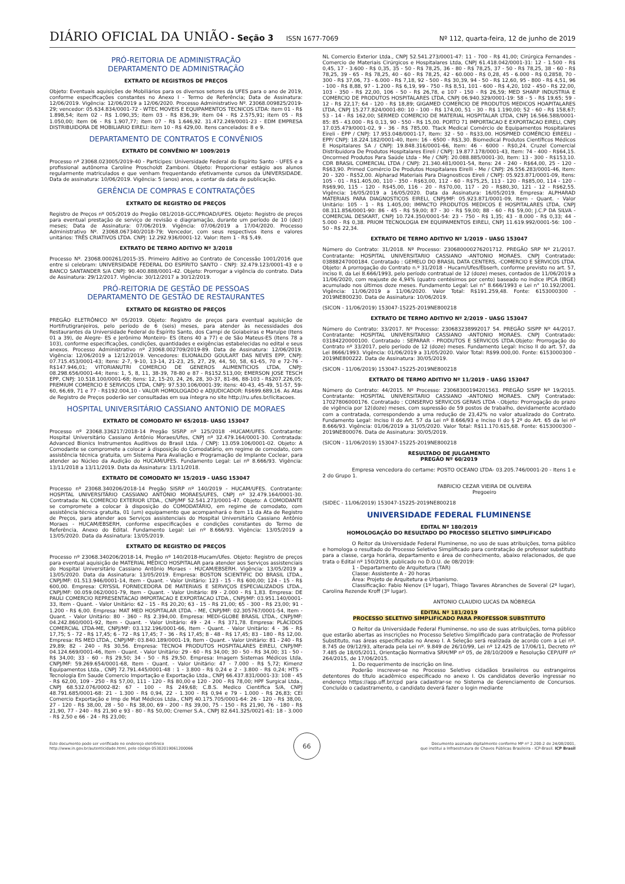DIÁRIO OFICIAL DA UNIÃO - Seção 3 ISSN 1677-7069 Nº 112, quarta-feira, 12 de junho de 2019
PRÓ-REITORIA DE ADMINISTRAÇÃO
DEPARTAMENTO DE ADMINISTRAÇÃO
EXTRATO DE REGISTROS DE PREÇOS
Objeto: Eventuais aquisições de Mobiliários para os diversos setores da UFES para o ano de 2019, conforme especificações constantes no Anexo I - Termo de Referência; Data de Assinatura: 12/06/2019. Vigência: 12/06/2019 a 12/06/2020. Processo Administrativo Nº. 23068.009825/2019-29; vencedor: 05.634.834/0001-72 - WTEC MOVEIS E EQUIPAMENTOS TECNICOS LTDA: item 01 - R$ 1.898,54; item 02 - R$ 1.090,35; item 03 - R$ 836,39; item 04 - R$ 2.575,91; item 05 - R$ 1.050,00; item 06 - R$ 1.907,77; item 07 - R$ 1.646,92. 31.472.249/0001-23 - EDM EMPRESA DISTRIBUIDORA DE MOBILIARIO EIRELI: item 10 - R$ 429,00. Itens cancelados: 8 e 9.
DEPARTAMENTO DE CONTRATOS E CONVÊNIOS
EXTRATO DE CONVÊNIO Nº 1009/2019
Processo nº 23068.023005/2019-40 - Partícipes: Universidade Federal do Espírito Santo - UFES e a profissional autônoma Caroline Proscholdt Zamboni. Objeto: Proporcionar estágio aos alunos regularmente matriculados e que venham frequentando efetivamente cursos da UNIVERSIDADE. Data de assinatura: 10/06/2019. Vigência: 5 (anos) anos, a contar da data de publicação.
GERÊNCIA DE COMPRAS E CONTRATAÇÕES
EXTRATO DE REGISTRO DE PREÇOS
Registro de Preços nº 005/2019 do Pregão 081/2018-GCC/PROAD/UFES. Objeto: Registro de preços para eventual prestação de serviço de revisão e diagramação, durante um período de 10 (dez) meses; Data de Assinatura: 07/06/2019. Vigência: 07/06/2019 a 17/04/2020. Processo Administrativo Nº. 23068.067340/2018-79; Vencedor, com seus respectivos itens e valores unitários: TRÊS CRIATIVOS LTDA. CNPJ: 12.292.936/0001-12. Valor: Item 1 - R$ 5,49.
EXTRATO DE TERMO ADITIVO Nº 3/2018
Processo Nº. 23068.000261/2015-35. Primeiro Aditivo ao Contrato de Concessão 1001/2016 que entre si celebram: UNIVERSIDADE FEDERAL DO ESPÍRITO SANTO - CNPJ: 32.479.123/0001-43 e o BANCO SANTANDER S/A CNPJ: 90.400.888/0001-42. Objeto: Prorrogar a vigência do contrato. Data de Assinatura: 29/12/2017. Vigência: 30/12/2017 a 30/12/2019.
PRÓ-REITORIA DE GESTÃO DE PESSOAS
DEPARTAMENTO DE GESTÃO DE RESTAURANTES
EXTRATO DE REGISTRO DE PREÇOS
PREGÃO ELETRÔNICO Nº 05/2019. Objeto: Registro de preços para eventual aquisição de Hortifrutigranjeiros, pelo período de 6 (seis) meses, para atender às necessidades dos Restaurantes da Universidade Federal do Espírito Santo, dos Campi de Goiabeiras e Maruípe (Itens 01 a 39), de Alegre- ES e Jerônimo Monteiro- ES (Itens 40 a 77) e de São Mateus-ES (Itens 78 a 103), conforme especificações, condições, quantidades e exigências estabelecidas no edital e seus anexos. Processo Administrativo nº 23068.002709/2019-89. Data de Assinatura: 12/06/2019. Vigência: 12/06/2019 a 12/12/2019. Vencedores: ELIONALDO GOULART DAS NEVES EPP, CNPJ: 07.715.453/0001-43; itens: 2-7, 9-10, 13-14, 21-23, 25, 27, 29, 44, 50, 58, 61-65, 70 e 72-76 - R$147.946,01; VITORIANUTRI COMERCIO DE GENEROS ALIMENTICIOS LTDA, CNPJ: 08.298.656/0001-44; itens: 1, 5, 8, 11, 38-39, 78-80 e 87 - R$152.513,00; EMERSON JOSE TESCH EPP, CNPJ: 10.518.100/0001-68; itens: 12, 15-20, 24, 26, 28, 30-37, 81-86, 88-103 - R$207.226,05; PREMIUM COMERCIO E SERVICOS LTDA, CNPJ: 97.530.106/0001-39; itens: 40-43, 45-49, 51-57, 59-60, 66,69, 71 e 77 - R$192.004,10 - VALOR HOMOLOGADO e ADJUDICADOR: R$699.689,16. As Atas de Registro de Preços poderão ser consultadas em sua íntegra no site http://ru.ufes.br/licitacoes.
HOSPITAL UNIVERSITÁRIO CASSIANO ANTONIO DE MORAES
EXTRATO DE COMODATO Nº 65/2018- UASG 153047
Processo nº 23068.336217/2018-14 Pregão SISRP nº 125/2018 -HUCAM/UFES. Contratante: Hospital Universitário Cassiano Antônio Moraes/Ufes, CNPJ nº 32.479.164/0001-30. Contratada: Advanced Bionics Instrumentos Auditivos do Brasil Ltda. / CNPJ: 13.059.106/0001-02. Objeto: A Comodante se compromete a colocar à disposição do Comodatário, em regime de comodato, com assistência técnica gratuita, um Sistema Para Avaliação e Programação de Implante Coclear, para atender ao Núcleo da Audição do HUCAM/UFES. Fundamento Legal: Lei nº 8.666/93. Vigência: 13/11/2018 a 13/11/2019. Data da Assinatura: 13/11/2018.
EXTRATO DE COMODATO Nº 15/2019 - UASG 153047
Processo nº 23068.340206/2018-14 Pregão SISRP nº 140/2019 - HUCAM/UFES. Contratante: HOSPITAL UNIVERSITÁRIO CASSIANO ANTÔNIO MORAES/UFES, CNPJ nº 32.479.164/0001-30. Contratada: NL COMERCIO EXTERIOR LTDA., CNPJ/MF 52.541.273/0001-47. Objeto: A COMODANTE se compromete a colocar à disposição do COMODATÁRIO, em regime de comodato, com assistência técnica gratuita, 01 (um) equipamento que acompanhará o item 11 da Ata de Registro de Preços, para atender aos Serviços assistenciais do Hospital Universitário Cassiano Antônio Moraes - HUCAM/EBSERH, conforme especificações e condições constantes do Termo de Referência, Anexo do Edital. Fundamento Legal: Lei nº 8.666/93. Vigência: 13/05/2019 a 13/05/2020. Data da Assinatura: 13/05/2019.
EXTRATO DE REGISTRO DE PREÇOS
Processo nº 23068.340206/2018-14, Pregão nº 140/2018-Hucam/Ufes. Objeto: Registro de preços para eventual aquisição de MATERIAL MÉDICO HOSPITALAR para atender aos Serviços assistenciais do Hospital Universitário Cassiano Antônio Moraes - HUCAM/EBSERH. Vigência: 13/05/2019 a 13/05/2020. Data da Assinatura: 13/05/2019. Empresa: BOSTON SCIENTIFIC DO BRASIL LTDA., CNPJ/MF: 01.513.946/0001-14, Item - Quant. - Valor Unitário: 123 - 15 - R$ 600,00; 124 - 15 - R$ 600,00. Empresa: CRYSSIL FORNECEDORA DE MATERIAIS E SERVIÇOS ESPECIALIZADOS LTDA., CNPJ/MF: 00.059.062/0001-79, Item - Quant. - Valor Unitário: 89 - 2.000 - R$ 1,83. Empresa: DE PAULI COMERCIO REPRESENTACAO IMPORTACAO E EXPORTACAO LTDA., CNPJ/MF: 03.951.140/0001-33, Item - Quant. - Valor Unitário: 62 - 15 - R$ 20,20; 63 - 15 - R$ 21,00; 65 - 300 - R$ 23,00; 91 - 1.200 - R$ 6,00. Empresa: MAT MED HOSPITALAR LTDA. - ME, CNPJ/MF: 02.305767/0001-54, Item - Quant. - Valor Unitário: 80 - 360 - R$ 2.394,00. Empresa: MEDI-GLOBE BRASIL LTDA., CNPJ/MF: 04.242.860/0001-92, Item - Quant. - Valor Unitário: 49 - 24 - R$ 371,78. Empresa: PLÁCIDOS COMERCIAL LTDA-ME, CNPJ/MF: 03.132.196/0001-66, Item - Quant. - Valor Unitário: 4 - 36 - R$ 17,75; 5 - 72 - R$ 17,45; 6 - 72 - R$ 17,45; 7 - 36 - R$ 17,45; 8 - 48 - R$ 17,45; 83 - 180 - R$ 12,00. Empresa: RS MED LTDA., CNPJ/MF: 03.840.189/0001-19, Item - Quant. - Valor Unitário: 81 - 240 - R$ 29,89; 82 - 240 - R$ 30,56. Empresa: TECNO4 PRODUTOS HOSPITALARES EIRELI, CNPJ/MF: 04.124.669/0001-46, Item - Quant. - Valor Unitário: 29 - 60 - R$ 34,00; 30 - 50 - R$ 34,00; 31 - 50 - R$ 34,00; 33 - 60 - R$ 29,50; 34 - 50 - R$ 29,50. Empresa: Imagem Sistemas Médicos Ltda, CNPJ/MF: 59.269.654/0001-68, Item - Quant. - Valor Unitário: 47 - 7.000 - R$ 5,72; Kimenz Equipamentos Ltda., CNPJ 72.791.445/0001-48 : 1 - 3.800 - R$ 0,24 e 2 - 3.800 - R$ 0,24; HTS - Tecnologia Em Saude Comercio Importação e Exportação Ltda., CNPJ 66.437.831/0001-33: 108 - 45 - R$ 62,00, 109 - 250 - R$ 57,00, 111 - 120 - R$ 80,00 e 120 - 200 - R$ 78,00; HPF Surgical Ltda., CNPJ 68.532.076/0002-82: 67 - 100 - R$ 249,68; C.B.S. Medico Cientifica S/A, CNPJ 48.791.685/0001-68: 21 - 1.300 - R$ 0,94, 22 - 1.300 - R$ 0,94 e 79 - 1.000 - R$ 26,83; CEI Comercio Exportação e Imp de Mat Médicos Ltda., CNPJ 40.175.705/0001-64: 26 - 120 - R$ 38,00, 27 - 120 - R$ 38,00, 28 - 50 - R$ 38,00, 69 - 200 - R$ 39,00, 75 - 150 - R$ 21,90, 76 - 180 - R$ 21,90, 77 - 240 - R$ 21,90 e 93 - 80 - R$ 50,00; Cremer S.A., CNPJ 82.641.325/0021-61: 18 - 3.000 - R$ 2,50 e 66 - 24 - R$ 23,00;
NL Comercio Exterior Ltda., CNPJ 52.541.273/0001-47: 11 - 700 - R$ 41,00; Cirúrgica Fernandes - Comercio de Materiais Cirúrgicos e Hospitalares Ltda, CNPJ 61.418.042/0001-31: 12 - 1.500 - R$ 0,45, 17 - 3.600 - R$ 0,35, 35 - 50 - R$ 78,25, 36 - 80 - R$ 78,25, 37 - 50 - R$ 78,25, 38 - 60 - R$ 78,25, 39 - 65 - R$ 78,25, 40 - 60 - R$ 78,25, 42 - 60.000 - R$ 0,28, 45 - 6.000 - R$ 0,2858, 70 - 300 - R$ 37,06, 73 - 6.000 - R$ 7,18, 92 - 500 - R$ 30,39, 94 - 50 - R$ 12,60, 95 - 800 - R$ 4,51, 96 - 100 - R$ 8,88, 97 - 1.200 - R$ 6,19, 99 - 750 - R$ 8,51, 101 - 600 - R$ 4,20, 102 - 450 - R$ 22,00, 103 - 350 - R$ 22,00, 106 - 50 - R$ 26,78, e 107 - 150 - R$ 26,59; MED SHARP INDUSTRIA E COMERCIO DE PRODUTOS HOSPITALARES LTDA, CNPJ 06.940.329/0001-19: 58 - 5 - R$ 19,65; 59 - 12 - R$ 22,17; 64 - 120 - R$ 18,89; GIGAMED COMERCIO DE PRODUTOS MEDICOS HOAPITALARES LTDA, CNPJ 15.277.824/0001-80: 10 - 100 - R$ 174,00, 51 - 30 - R$ 1.190,00; 52 - 60 - R$ 158,67; 53 - 14 - R$ 162,00; SERMED COMERCIO DE MATERIAL HOSPITALAR LTDA, CNPJ 16.566.588/0001-85: 85 - 43.000 - R$ 0,13, 90 - 550 - R$ 15,00. PORTO 71 IMPORTACAO E EXPORTACAO EIRELI, CNPJ 17.035.479/0001-02, 9 - 36 - R$ 785,00. Ttack Medical Comércio de Equipamentos Hospitalares Eireli - EPP / CNPJ: 17.953.048/0001-17, Item: 32 - 50 - R$33,00. HOSPMED COMÉRCIO EIREELI - EPP/ CNPJ: 18.224.182/0001-40, Item: 16 - 6500 - R$3,30. Biomedical Produtos Científicos Médicos E Hospitalares SA / CNPJ: 19.848.316/0001-66, Item: 46 - 6000 - R$0,24. Cruzel Comercial Distribuidora De Produtos Hospitalares Eireli / CNPJ: 19.877.178/0001-43, Item: 74 - 400 - R$64,15. Oncormed Produtos Para Saúde Ltda - Me / CNPJ: 20.088.885/0001-30, Item: 13 - 300 - R$153,10. CDR BRASIL COMERCIAL LTDA / CNPJ: 21.340.481/0001-54, Itens: 24 - 240 - R$64,00, 25 - 120 - R$63,90. Primed Comércio De Produtos Hospitalares Eirelli - Me / CNPJ: 26.556.283/0001-46, Item: 20 - 320 - R$52,00. Alpharad Materiais Para Diagnosticos Eireli / CNPJ: 05.923.871/0001-09, Itens: 105 - 01 - R$1.405,00, 110 - 350 - R$63,00, 112 - 60 - R$75,25, 113 - 120 - R$85,00, 114 - 120 - R$69,90, 115 - 120 - R$45,00, 116 - 20 - R$70,00, 117 - 20 - R$80,30, 121 - 12 - R$62,55. Vigência: 16/05/2019 a 16/05/2020. Data da Assinatura: 16/05/2019. Empresa: ALPHARAD MATERIAIS PARA DIAGNOSTICOS EIRELI, CNPJ/MF: 05.923.871/0001-09, Item - Quant. - Valor Unitário: 105 - 1 - R$ 1.405,00; IMPACTO PRODUTOS MEDICOS E HOSPITALARES LTDA, CNPJ 08.311.856/0001-90: 86 - 45 - R$ 59,00; 87 - 30 - R$ 59,00; 88 - 60 - R$ 59,00; J.C.P DA SILVA - COMERCIAL DESKART, CNPJ 10.724.350/0001-54: 23 - 750 - R$ 1,35; 43 - 8.000 - R$ 0,33; 44 - 5.000 - R$ 0,38. PRIOM TECNOLOGIA EM EQUIPAMENTOS EIRELI, CNPJ 11.619.992/0001-56: 100 - 50 - R$ 22,34.
EXTRATO DE TERMO ADITIVO Nº 1/2019 - UASG 153047
Número do Contrato: 31/2018. Nº Processo: 230680000276201712. PREGÃO SRP Nº 21/2017. Contratante: HOSPITAL UNIVERSITARIO CASSIANO -ANTONIO MORAES. CNPJ Contratado: 03888247000184. Contratado : GEMELO DO BRASIL DATA CENTERS, -COMERCIO E SERVICOS LTDA. Objeto: A prorrogação do Contrato n.º 31/2018 - Hucam/Ufes/Ebserh, conforme previsto no art. 57, inciso II, da Lei 8.666/1993, pelo período contratual de 12 (doze) meses, contados de 11/06/2019 a 11/06/2020, com reajuste de 4,94% (quatro centésimos por cento) baseado no índice IPCA (IBGE) acumulado nos últimos doze meses. Fundamento Legal: Lei n° 8.666/1993 e Lei n° 10.192/2001. Vigência: 11/06/2019 a 11/06/2020. Valor Total: R$191.259,48. Fonte: 6153000300 - 2019NE800230. Data de Assinatura: 10/06/2019.
(SICON - 11/06/2019) 153047-15225-2019NE800218
EXTRATO DE TERMO ADITIVO Nº 2/2019 - UASG 153047
Número do Contrato: 33/2017. Nº Processo: 230683238992017 54. PREGÃO SISPP Nº 44/2017. Contratante: HOSPITAL UNIVERSITARIO CASSIANO -ANTONIO MORAES. CNPJ Contratado: 03184220000100. Contratado : SEPARAR - PRODUTOS E SERVICOS LTDA.Objeto: Prorrogação do Contrato nº 33/2017, pelo período de 12 (doze) meses. Fundamento Legal: Inciso II do art. 57, da Lei 8666/1993. Vigência: 01/06/2019 a 31/05/2020. Valor Total: R$99.000,00. Fonte: 6153000300 - 2019NE800222. Data de Assinatura: 30/05/2019.
(SICON - 11/06/2019) 153047-15225-2019NE800218
EXTRATO DE TERMO ADITIVO Nº 11/2019 - UASG 153047
Número do Contrato: 44/2015. Nº Processo: 23068300194201563. PREGÃO SISPP Nº 19/2015. Contratante: HOSPITAL UNIVERSITARIO CASSIANO -ANTONIO MORAES. CNPJ Contratado: 17027806000176. Contratado : CONSERVO SERVICOS GERAIS LTDA -.Objeto: Prorrogação do prazo de vigência por 12(doze) meses, com supressão de 59 postos de trabalho, devidamente acordado com a contratada, correspondendo a uma redução de 23,42% no valor atualizado do Contrato. Fundamento Legal: Inciso II do Art. 57 da Lei nº 8.666/93 e Inciso II do § 2º do Art. 65 da lei nº 8.666/93. Vigência: 01/06/2019 a 31/05/2020. Valor Total: R$11.170.615,68. Fonte: 6153000300 - 2019NE800076. Data de Assinatura: 30/05/2019.
(SICON - 11/06/2019) 153047-15225-2019NE800218
RESULTADO DE JULGAMENTO
PREGÃO Nº 60/2019
Empresa vencedora do certame: POSTO OCEANO LTDA- 03.205.746/0001-20 - Itens 1 e 2 do Grupo 1.
FABRICIO CEZAR VIEIRA DE OLIVEIRA
Pregoeiro
(SIDEC - 11/06/2019) 153047-15225-2019NE800218
UNIVERSIDADE FEDERAL FLUMINENSE
EDITAL Nº 180/2019
HOMOLOGAÇÃO DO RESULTADO DO PROCESSO SELETIVO SIMPLIFICADO
O Reitor da Universidade Federal Fluminense, no uso de suas atribuições, torna público e homologa o resultado do Processo Seletivo Simplificado para contratação de professor substituto para a classe, carga horária, departamento e área de conhecimento, abaixo relacionados, de que trata o Edital nº 150/2019, publicado no D.O.U. de 08/2019:
1 - Departamento de Arquitetura (TAR)
Classe: Assistente A - 20 horas
Área: Projeto de Arquitetura e Urbanismo.
Classificação: Fabio Nienov (1º lugar), Thiago Tavares Abranches de Soveral (2º lugar), Carolina Rezende Kroff (3º lugar).
ANTONIO CLAUDIO LUCAS DA NÓBREGA
EDITAL Nº 181/2019
PROCESSO SELETIVO SIMPLIFICADO PARA PROFESSOR SUBSTITUTO
O Reitor da Universidade Federal Fluminense, no uso de suas atribuições, torna público que estarão abertas as inscrições no Processo Seletivo Simplificado para contratação de Professor Substituto, nas áreas especificadas no Anexo I. A Seleção será realizada de acordo com a Lei nº. 8.745 de 09/12/93, alterada pela Lei nº. 9.849 de 26/10/99, Lei nº 12.425 de 17/06/11, Decreto nº 7.485 de 18/05/2011, Orientação Normativa SRH/MP nº 05, de 28/10/2009 e Resolução CEP/UFF nº 264/2015, de 17/06/2015.
1. Do requerimento de inscrição on line.
Poderão inscrever-se no Processo Seletivo cidadãos brasileiros ou estrangeiros detentores do título acadêmico especificado no anexo I. Os candidatos deverão ingressar no endereço https://app.uff.br/cpd para cadastrar-se no Sistema de Gerenciamento de Concursos. Concluído o cadastramento, o candidato deverá fazer o login mediante
Este documento pode ser verificado no endereço eletrônico
http://www.in.gov.br/autenticidade.html, pelo código 05302019061200066
66
Documento assinado digitalmente conforme MP nº 2.200-2 de 24/08/2001,
que institui a Infraestrutura de Chaves Públicas Brasileira - ICP-Brasil. ICP Brasil